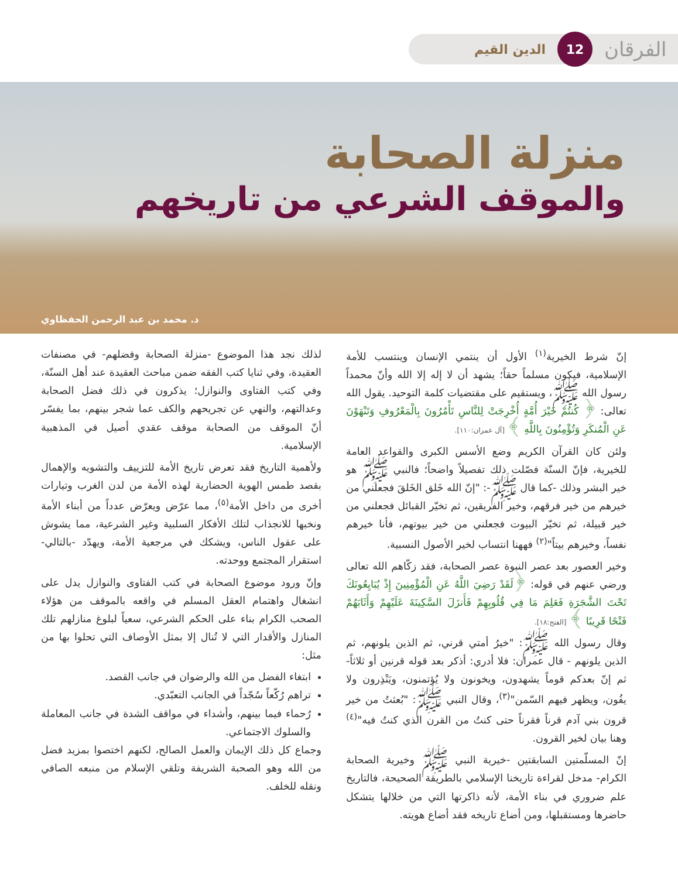الفرقان 12 الدين القيم
منزلة الصحابة
والموقف الشرعي من تاريخهم
د. محمد بن عبد الرحمن الحفظاوي
إنّ شرط الخيرية<sup>(١)</sup> الأول أن ينتمي الإنسان وينتسب للأمة الإسلامية، فيكون مسلماً حقاً؛ يشهد أن لا إله إلا الله وأنّ محمداً رسول الله ﷺ، ويستقيم على مقتضيات كلمة التوحيد. يقول الله تعالى: ﴿ كُنتُمْ خَيْرَ أُمَّةٍ أُخْرِجَتْ لِلنَّاسِ تَأْمُرُونَ بِالْمَعْرُوفِ وَتَنْهَوْنَ عَنِ الْمُنكَرِ وَتُؤْمِنُونَ بِاللَّهِ ﴾ [آل عمران:١١٠].
ولئن كان القرآن الكريم وضع الأسس الكبرى والقواعد العامة للخيرية، فإنّ السنّة فصّلت ذلك تفصيلاً واضحاً؛ فالنبي ﷺ هو خير البشر وذلك -كما قال ﷺ-: "إنّ الله خَلق الخَلقَ فجعلني من خيرهم من خير فرقهم، وخير الفريقين، ثم تخيّر القبائل فجعلني من خير قبيلة، ثم تخيّر البيوت فجعلني من خير بيوتهم، فأنا خيرهم نفساً، وخيرهم بيتاً"<sup>(٢)</sup> فههنا انتساب لخير الأصول النسبية.
وخير العصور بعد عصر النبوة عصر الصحابة، فقد زكّاهم الله تعالى ورضي عنهم في قوله: ﴿لَقَدْ رَضِيَ اللَّهُ عَنِ الْمُؤْمِنِينَ إِذْ يُبَايِعُونَكَ تَحْتَ الشَّجَرَةِ فَعَلِمَ مَا فِي قُلُوبِهِمْ فَأَنزَلَ السَّكِينَةَ عَلَيْهِمْ وَأَثَابَهُمْ فَتْحًا قَرِيبًا ﴾ [الفتح:١٨].
وقال رسول الله ﷺ: "خيرُ أمتي قرني، ثم الذين يلونهم، ثم الذين يلونهم - قال عمران: فلا أدري: أذكر بعد قوله قرنين أو ثلاثاً- ثم إنّ بعدكم قوماً يشهدون، ويخونون ولا يُؤتمنون، ويَنْذِرون ولا يفُون، ويظهر فيهم السّمن"<sup>(٣)</sup>، وقال النبي ﷺ: "بُعثتُ من خير قرون بني آدم قرناً فقرناً حتى كنتُ من القرن الذي كنتُ فيه"<sup>(٤)</sup> وهنا بيان لخير القرون.
إنّ المسلّمتين السابقتين -خيرية النبي ﷺ وخيرية الصحابة الكرام- مدخل لقراءة تاريخنا الإسلامي بالطريقة الصحيحة، فالتاريخ علم ضروري في بناء الأمة، لأنه ذاكرتها التي من خلالها يتشكل حاضرها ومستقبلها، ومن أضاع تاريخه فقد أضاع هويته.
لذلك نجد هذا الموضوع -منزلة الصحابة وفضلهم- في مصنفات العقيدة، وفي ثنايا كتب الفقه ضمن مباحث العقيدة عند أهل السنّة، وفي كتب الفتاوى والنوازل؛ يذكرون في ذلك فضل الصحابة وعدالتهم، والنهي عن تجريحهم والكف عما شجر بينهم، بما يفسّر أنّ الموقف من الصحابة موقف عقدي أصيل في المذهبية الإسلامية.
ولأهمية التاريخ فقد تعرض تاريخ الأمة للتزييف والتشويه والإهمال بقصد طمس الهوية الحضارية لهذه الأمة من لدن الغرب وتيارات أخرى من داخل الأمة<sup>(٥)</sup>، مما عرّض ويعرّض عدداً من أبناء الأمة ونخبها للانجذاب لتلك الأفكار السلبية وغير الشرعية، مما يشوش على عقول الناس، ويشكك في مرجعية الأمة، ويهدّد -بالتالي- استقرار المجتمع ووحدته.
وإنّ ورود موضوع الصحابة في كتب الفتاوى والنوازل يدل على انشغال واهتمام العقل المسلم في واقعه بالموقف من هؤلاء الصحب الكرام بناء على الحكم الشرعي، سعياً لبلوغ منازلهم تلك المنازل والأقدار التي لا تُنال إلا بمثل الأوصاف التي تحلوا بها من مثل:
ابتغاء الفضل من الله والرضوان في جانب القصد.
تراهم رُكّعاً سُجّداً في الجانب التعبّدي.
رُحماء فيما بينهم، وأشداء في مواقف الشدة في جانب المعاملة والسلوك الاجتماعي.
وجماع كل ذلك الإيمان والعمل الصالح، لكنهم اختصوا بمزيد فضل من الله وهو الصحبة الشريفة وتلقي الإسلام من منبعه الصافي ونقله للخلف.